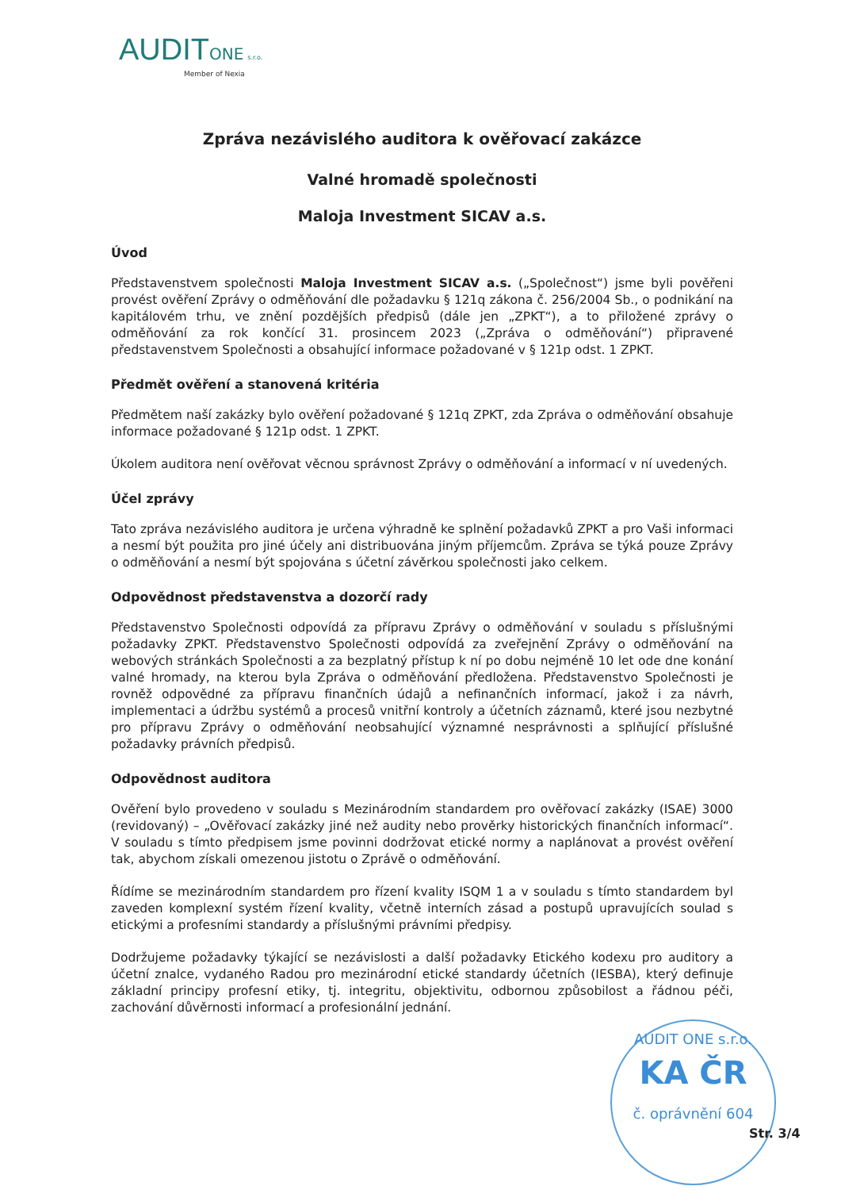AUDIT ONE s.r.o.
Member of Nexia
Zpráva nezávislého auditora k ověřovací zakázce
Valné hromadě společnosti
Maloja Investment SICAV a.s.
Úvod
Představenstvem společnosti Maloja Investment SICAV a.s. („Společnost“) jsme byli pověřeni provést ověření Zprávy o odměňování dle požadavku § 121q zákona č. 256/2004 Sb., o podnikání na kapitálovém trhu, ve znění pozdějších předpisů (dále jen „ZPKT“), a to přiložené zprávy o odměňování za rok končící 31. prosincem 2023 („Zpráva o odměňování“) připravené představenstvem Společnosti a obsahující informace požadované v § 121p odst. 1 ZPKT.
Předmět ověření a stanovená kritéria
Předmětem naší zakázky bylo ověření požadované § 121q ZPKT, zda Zpráva o odměňování obsahuje informace požadované § 121p odst. 1 ZPKT.
Úkolem auditora není ověřovat věcnou správnost Zprávy o odměňování a informací v ní uvedených.
Účel zprávy
Tato zpráva nezávislého auditora je určena výhradně ke splnění požadavků ZPKT a pro Vaši informaci a nesmí být použita pro jiné účely ani distribuována jiným příjemcům. Zpráva se týká pouze Zprávy o odměňování a nesmí být spojována s účetní závěrkou společnosti jako celkem.
Odpovědnost představenstva a dozorčí rady
Představenstvo Společnosti odpovídá za přípravu Zprávy o odměňování v souladu s příslušnými požadavky ZPKT. Představenstvo Společnosti odpovídá za zveřejnění Zprávy o odměňování na webových stránkách Společnosti a za bezplatný přístup k ní po dobu nejméně 10 let ode dne konání valné hromady, na kterou byla Zpráva o odměňování předložena. Představenstvo Společnosti je rovněž odpovědné za přípravu finančních údajů a nefinančních informací, jakož i za návrh, implementaci a údržbu systémů a procesů vnitřní kontroly a účetních záznamů, které jsou nezbytné pro přípravu Zprávy o odměňování neobsahující významné nesprávnosti a splňující příslušné požadavky právních předpisů.
Odpovědnost auditora
Ověření bylo provedeno v souladu s Mezinárodním standardem pro ověřovací zakázky (ISAE) 3000 (revidovaný) – „Ověřovací zakázky jiné než audity nebo prověrky historických finančních informací“. V souladu s tímto předpisem jsme povinni dodržovat etické normy a naplánovat a provést ověření tak, abychom získali omezenou jistotu o Zprávě o odměňování.
Řídíme se mezinárodním standardem pro řízení kvality ISQM 1 a v souladu s tímto standardem byl zaveden komplexní systém řízení kvality, včetně interních zásad a postupů upravujících soulad s etickými a profesními standardy a příslušnými právními předpisy.
Dodržujeme požadavky týkající se nezávislosti a další požadavky Etického kodexu pro auditory a účetní znalce, vydaného Radou pro mezinárodní etické standardy účetních (IESBA), který definuje základní principy profesní etiky, tj. integritu, objektivitu, odbornou způsobilost a řádnou péči, zachování důvěrnosti informací a profesionální jednání.
AUDIT ONE s.r.o.
KA ČR
č. oprávnění 604
Str. 3/4